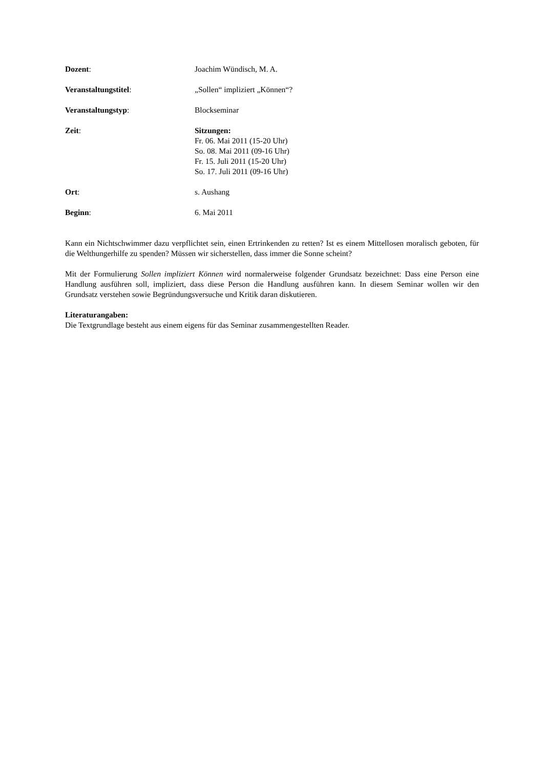Dozent: Joachim Wündisch, M. A.
Veranstaltungstitel: „Sollen“ impliziert „Können“?
Veranstaltungstyp: Blockseminar
Zeit: Sitzungen:
Fr. 06. Mai 2011 (15-20 Uhr)
So. 08. Mai 2011 (09-16 Uhr)
Fr. 15. Juli 2011 (15-20 Uhr)
So. 17. Juli 2011 (09-16 Uhr)
Ort: s. Aushang
Beginn: 6. Mai 2011
Kann ein Nichtschwimmer dazu verpflichtet sein, einen Ertrinkenden zu retten? Ist es einem Mittellosen moralisch geboten, für die Welthungerhilfe zu spenden? Müssen wir sicherstellen, dass immer die Sonne scheint?
Mit der Formulierung Sollen impliziert Können wird normalerweise folgender Grundsatz bezeichnet: Dass eine Person eine Handlung ausführen soll, impliziert, dass diese Person die Handlung ausführen kann. In diesem Seminar wollen wir den Grundsatz verstehen sowie Begründungsversuche und Kritik daran diskutieren.
Literaturangaben:
Die Textgrundlage besteht aus einem eigens für das Seminar zusammengestellten Reader.